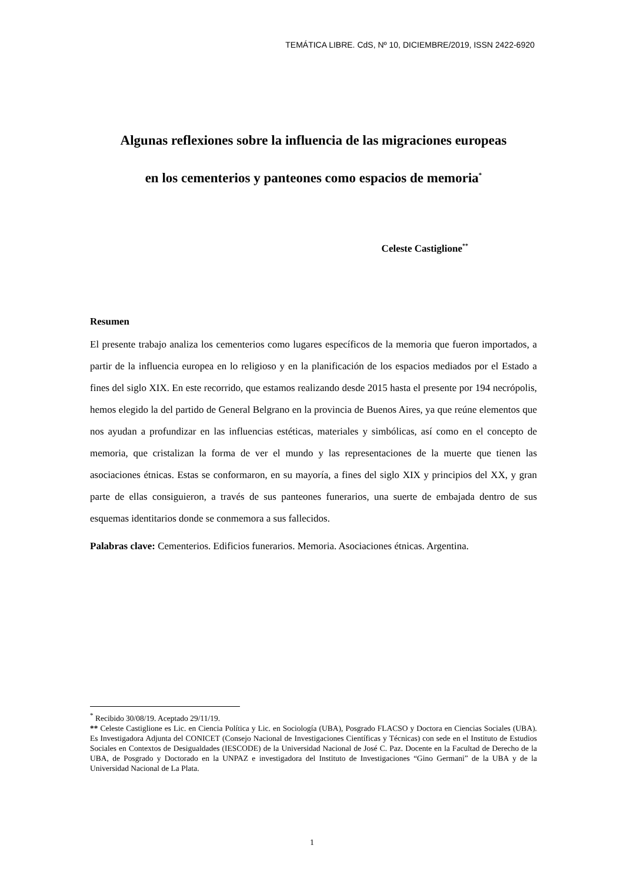TEMÁTICA LIBRE. CdS, Nº 10, DICIEMBRE/2019, ISSN 2422-6920
Algunas reflexiones sobre la influencia de las migraciones europeas
en los cementerios y panteones como espacios de memoria<sup>*</sup>
Celeste Castiglione<sup>**</sup>
Resumen
El presente trabajo analiza los cementerios como lugares específicos de la memoria que fueron importados, a partir de la influencia europea en lo religioso y en la planificación de los espacios mediados por el Estado a fines del siglo XIX. En este recorrido, que estamos realizando desde 2015 hasta el presente por 194 necrópolis, hemos elegido la del partido de General Belgrano en la provincia de Buenos Aires, ya que reúne elementos que nos ayudan a profundizar en las influencias estéticas, materiales y simbólicas, así como en el concepto de memoria, que cristalizan la forma de ver el mundo y las representaciones de la muerte que tienen las asociaciones étnicas. Estas se conformaron, en su mayoría, a fines del siglo XIX y principios del XX, y gran parte de ellas consiguieron, a través de sus panteones funerarios, una suerte de embajada dentro de sus esquemas identitarios donde se conmemora a sus fallecidos.
Palabras clave: Cementerios. Edificios funerarios. Memoria. Asociaciones étnicas. Argentina.
<sup>*</sup> Recibido 30/08/19. Aceptado 29/11/19.
** Celeste Castiglione es Lic. en Ciencia Política y Lic. en Sociología (UBA), Posgrado FLACSO y Doctora en Ciencias Sociales (UBA). Es Investigadora Adjunta del CONICET (Consejo Nacional de Investigaciones Científicas y Técnicas) con sede en el Instituto de Estudios Sociales en Contextos de Desigualdades (IESCODE) de la Universidad Nacional de José C. Paz. Docente en la Facultad de Derecho de la UBA, de Posgrado y Doctorado en la UNPAZ e investigadora del Instituto de Investigaciones “Gino Germani” de la UBA y de la Universidad Nacional de La Plata.
1